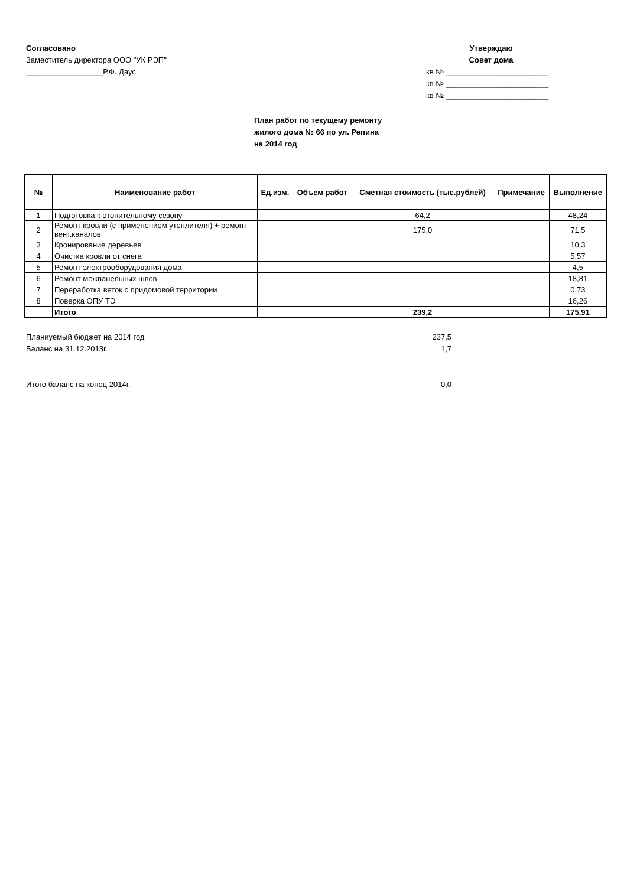Согласовано
Заместитель директора ООО "УК РЭП"
__________________Р.Ф. Даус
Утверждаю
Совет дома
кв № ________________________
кв № ________________________
кв № ________________________
План работ по текущему ремонту
жилого дома № 66 по ул. Репина
на 2014 год
| № | Наименование работ | Ед.изм. | Объем работ | Сметная стоимость (тыс.рублей) | Примечание | Выполнение |
| --- | --- | --- | --- | --- | --- | --- |
| 1 | Подготовка к отопительному сезону | | | 64,2 | | 48,24 |
| 2 | Ремонт кровли (с применением утеплителя) + ремонт вент.каналов | | | 175,0 | | 71,5 |
| 3 | Кронирование деревьев | | | | | 10,3 |
| 4 | Очистка кровли от снега | | | | | 5,57 |
| 5 | Ремонт электрооборудования дома | | | | | 4,5 |
| 6 | Ремонт межпанельных швов | | | | | 18,81 |
| 7 | Переработка веток с придомовой территории | | | | | 0,73 |
| 8 | Поверка ОПУ ТЭ | | | | | 16,26 |
| | Итого | | | 239,2 | | 175,91 |
Планиуемый бюджет на 2014 год 237,5
Баланс на 31.12.2013г. 1,7
Итого баланс на конец 2014г. 0,0